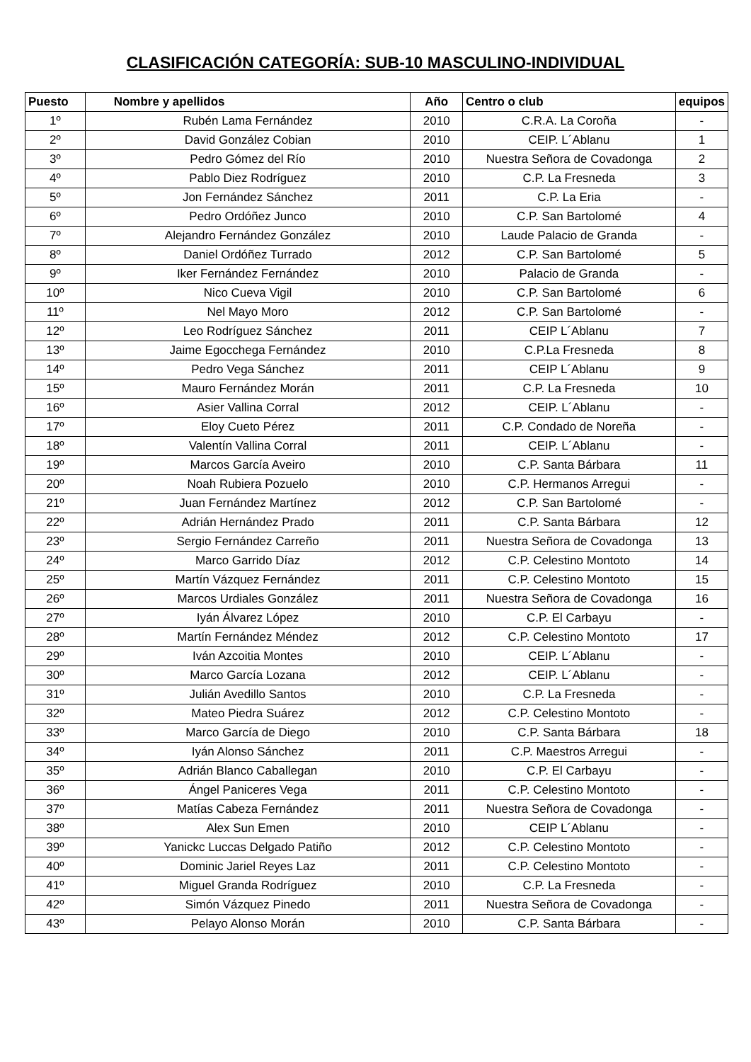CLASIFICACIÓN CATEGORÍA: SUB-10 MASCULINO-INDIVIDUAL
| Puesto | Nombre y apellidos | Año | Centro o club | equipos |
| --- | --- | --- | --- | --- |
| 1º | Rubén Lama Fernández | 2010 | C.R.A. La Coroña | - |
| 2º | David González Cobian | 2010 | CEIP. L´Ablanu | 1 |
| 3º | Pedro Gómez del Río | 2010 | Nuestra Señora de Covadonga | 2 |
| 4º | Pablo Diez Rodríguez | 2010 | C.P. La Fresneda | 3 |
| 5º | Jon Fernández Sánchez | 2011 | C.P. La Eria | - |
| 6º | Pedro Ordóñez Junco | 2010 | C.P. San Bartolomé | 4 |
| 7º | Alejandro Fernández González | 2010 | Laude Palacio de Granda | - |
| 8º | Daniel Ordóñez Turrado | 2012 | C.P. San Bartolomé | 5 |
| 9º | Iker Fernández Fernández | 2010 | Palacio de Granda | - |
| 10º | Nico Cueva Vigil | 2010 | C.P. San Bartolomé | 6 |
| 11º | Nel Mayo Moro | 2012 | C.P. San Bartolomé | - |
| 12º | Leo Rodríguez Sánchez | 2011 | CEIP L´Ablanu | 7 |
| 13º | Jaime Egocchega Fernández | 2010 | C.P.La Fresneda | 8 |
| 14º | Pedro Vega Sánchez | 2011 | CEIP L´Ablanu | 9 |
| 15º | Mauro Fernández Morán | 2011 | C.P. La Fresneda | 10 |
| 16º | Asier Vallina Corral | 2012 | CEIP. L´Ablanu | - |
| 17º | Eloy Cueto Pérez | 2011 | C.P. Condado de Noreña | - |
| 18º | Valentín Vallina Corral | 2011 | CEIP. L´Ablanu | - |
| 19º | Marcos García Aveiro | 2010 | C.P. Santa Bárbara | 11 |
| 20º | Noah Rubiera Pozuelo | 2010 | C.P. Hermanos Arregui | - |
| 21º | Juan Fernández Martínez | 2012 | C.P. San Bartolomé | - |
| 22º | Adrián Hernández Prado | 2011 | C.P. Santa Bárbara | 12 |
| 23º | Sergio Fernández Carreño | 2011 | Nuestra Señora de Covadonga | 13 |
| 24º | Marco Garrido Díaz | 2012 | C.P. Celestino Montoto | 14 |
| 25º | Martín Vázquez Fernández | 2011 | C.P. Celestino Montoto | 15 |
| 26º | Marcos Urdiales González | 2011 | Nuestra Señora de Covadonga | 16 |
| 27º | Iyán Álvarez López | 2010 | C.P. El Carbayu | - |
| 28º | Martín Fernández Méndez | 2012 | C.P. Celestino Montoto | 17 |
| 29º | Iván Azcoitia Montes | 2010 | CEIP. L´Ablanu | - |
| 30º | Marco García Lozana | 2012 | CEIP. L´Ablanu | - |
| 31º | Julián Avedillo Santos | 2010 | C.P. La Fresneda | - |
| 32º | Mateo Piedra Suárez | 2012 | C.P. Celestino Montoto | - |
| 33º | Marco García de Diego | 2010 | C.P. Santa Bárbara | 18 |
| 34º | Iyán Alonso Sánchez | 2011 | C.P. Maestros Arregui | - |
| 35º | Adrián Blanco Caballegan | 2010 | C.P. El Carbayu | - |
| 36º | Ángel Paniceres Vega | 2011 | C.P. Celestino Montoto | - |
| 37º | Matías Cabeza Fernández | 2011 | Nuestra Señora de Covadonga | - |
| 38º | Alex Sun Emen | 2010 | CEIP L´Ablanu | - |
| 39º | Yanickc Luccas Delgado Patiño | 2012 | C.P. Celestino Montoto | - |
| 40º | Dominic Jariel Reyes Laz | 2011 | C.P. Celestino Montoto | - |
| 41º | Miguel Granda Rodríguez | 2010 | C.P. La Fresneda | - |
| 42º | Simón Vázquez Pinedo | 2011 | Nuestra Señora de Covadonga | - |
| 43º | Pelayo Alonso Morán | 2010 | C.P. Santa Bárbara | - |